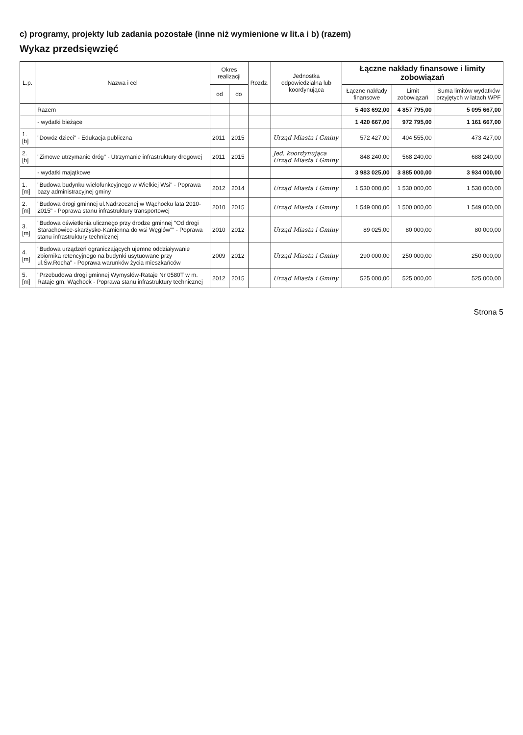c) programy, projekty lub zadania pozostałe (inne niż wymienione w lit.a i b) (razem)
Wykaz przedsięwzięć
| L.p. | Nazwa i cel | Okres realizacji | | Rozdz. | Jednostka odpowiedzialna lub koordynująca | Łączne nakłady finansowe i limity zobowiązań | | |
| --- | --- | --- | --- | --- | --- | --- | --- | --- |
| | | | | | | Łączne nakłady finansowe | Limit zobowiązań | Suma limitów wydatków przyjętych w latach WPF |
| | | od | do | | | | | |
| | Razem | | | | | 5 403 692,00 | 4 857 795,00 | 5 095 667,00 |
| | - wydatki bieżące | | | | | 1 420 667,00 | 972 795,00 | 1 161 667,00 |
| 1.[b] | "Dowóz dzieci" - Edukacja publiczna | 2011 | 2015 | | Urząd Miasta i Gminy | 572 427,00 | 404 555,00 | 473 427,00 |
| 2.[b] | "Zimowe utrzymanie dróg" - Utrzymanie infrastruktury drogowej | 2011 | 2015 | | Jed. koordynująca Urząd Miasta i Gminy | 848 240,00 | 568 240,00 | 688 240,00 |
| | - wydatki majątkowe | | | | | 3 983 025,00 | 3 885 000,00 | 3 934 000,00 |
| 1.[m] | "Budowa budynku wielofunkcyjnego w Wielkiej Wsi" - Poprawa bazy administracyjnej gminy | 2012 | 2014 | | Urząd Miasta i Gminy | 1 530 000,00 | 1 530 000,00 | 1 530 000,00 |
| 2.[m] | "Budowa drogi gminnej ul.Nadrzecznej w Wąchocku lata 2010-2015" - Poprawa stanu infrastruktury transportowej | 2010 | 2015 | | Urząd Miasta i Gminy | 1 549 000,00 | 1 500 000,00 | 1 549 000,00 |
| 3.[m] | "Budowa oświetlenia ulicznego przy drodze gminnej "Od drogi Starachowice-skarżysko-Kamienna do wsi Węglów"" - Poprawa stanu infrastruktury technicznej | 2010 | 2012 | | Urząd Miasta i Gminy | 89 025,00 | 80 000,00 | 80 000,00 |
| 4.[m] | "Budowa urządzeń ograniczających ujemne oddziaływanie zbiornika retencyjnego na budynki usytuowane przy ul.Św.Rocha" - Poprawa warunków życia mieszkańców | 2009 | 2012 | | Urząd Miasta i Gminy | 290 000,00 | 250 000,00 | 250 000,00 |
| 5.[m] | "Przebudowa drogi gminnej Wymysłów-Rataje Nr 0580T w m. Rataje gm. Wąchock - Poprawa stanu infrastruktury technicznej | 2012 | 2015 | | Urząd Miasta i Gminy | 525 000,00 | 525 000,00 | 525 000,00 |
Strona 5